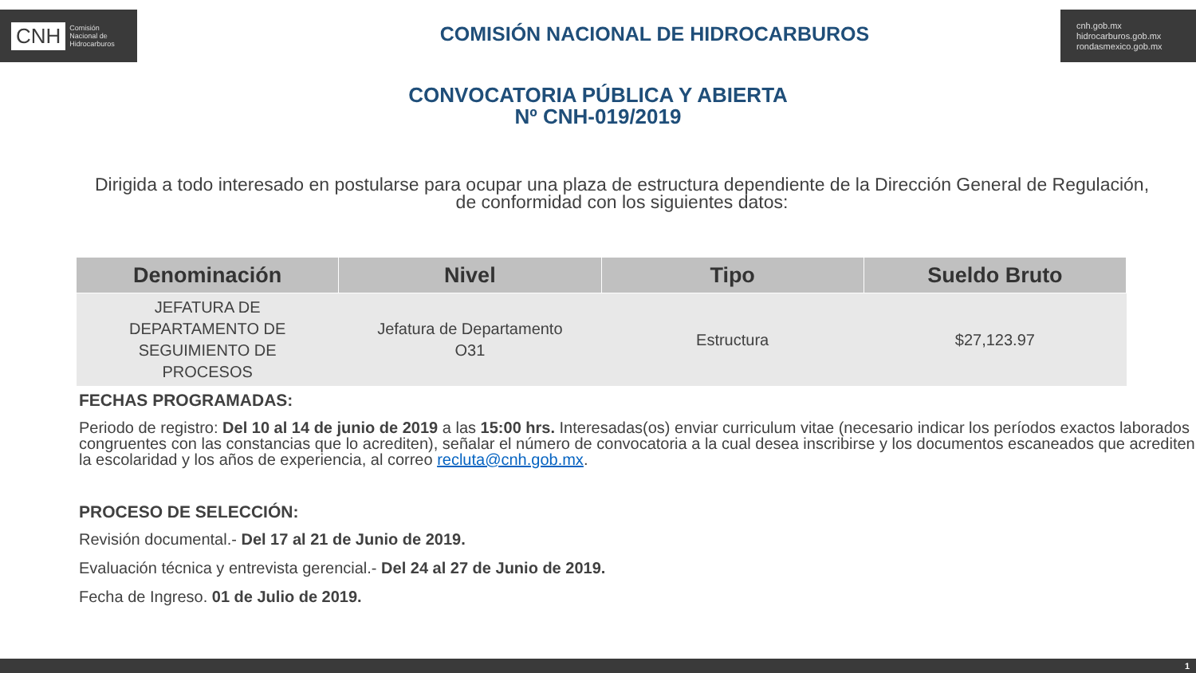CNH Comisión
Nacional de
Hidrocarburos
COMISIÓN NACIONAL DE HIDROCARBUROS
cnh.gob.mx
hidrocarburos.gob.mx
rondasmexico.gob.mx
CONVOCATORIA PÚBLICA Y ABIERTA
Nº CNH-019/2019
Dirigida a todo interesado en postularse para ocupar una plaza de estructura dependiente de la Dirección General de Regulación, de conformidad con los siguientes datos:
| Denominación | Nivel | Tipo | Sueldo Bruto |
| --- | --- | --- | --- |
| JEFATURA DE DEPARTAMENTO DE SEGUIMIENTO DE PROCESOS | Jefatura de Departamento O31 | Estructura | $27,123.97 |
FECHAS PROGRAMADAS:
Periodo de registro: Del 10 al 14 de junio de 2019 a las 15:00 hrs. Interesadas(os) enviar curriculum vitae (necesario indicar los períodos exactos laborados congruentes con las constancias que lo acrediten), señalar el número de convocatoria a la cual desea inscribirse y los documentos escaneados que acrediten la escolaridad y los años de experiencia, al correo recluta@cnh.gob.mx.
PROCESO DE SELECCIÓN:
Revisión documental.- Del 17 al 21 de Junio de 2019.
Evaluación técnica y entrevista gerencial.- Del 24 al 27 de Junio de 2019.
Fecha de Ingreso. 01 de Julio de 2019.
1